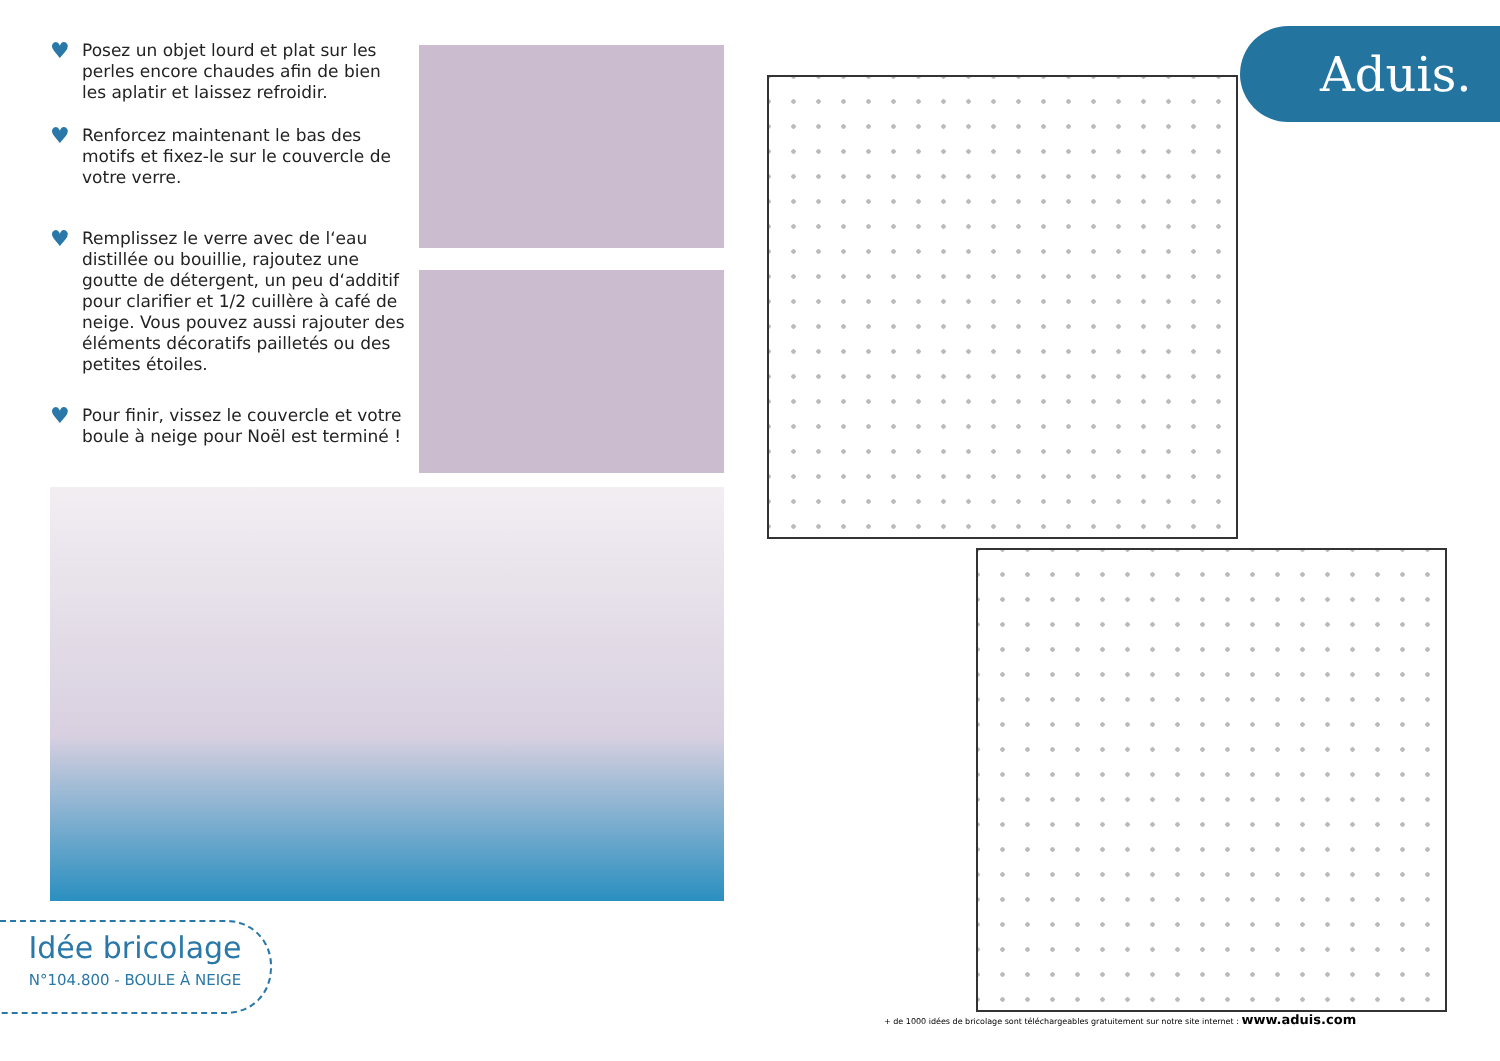♥ Posez un objet lourd et plat sur les perles encore chaudes afin de bien les aplatir et laissez refroidir.
♥ Renforcez maintenant le bas des motifs et fixez-le sur le couvercle de votre verre.
♥ Remplissez le verre avec de l‘eau distillée ou bouillie, rajoutez une goutte de détergent, un peu d‘additif pour clarifier et 1/2 cuillère à café de neige. Vous pouvez aussi rajouter des éléments décoratifs pailletés ou des petites étoiles.
♥ Pour finir, vissez le couvercle et votre boule à neige pour Noël est terminé !
Aduis.
Idée bricolage
N°104.800 - BOULE À NEIGE
+ de 1000 idées de bricolage sont téléchargeables gratuitement sur notre site internet : www.aduis.com